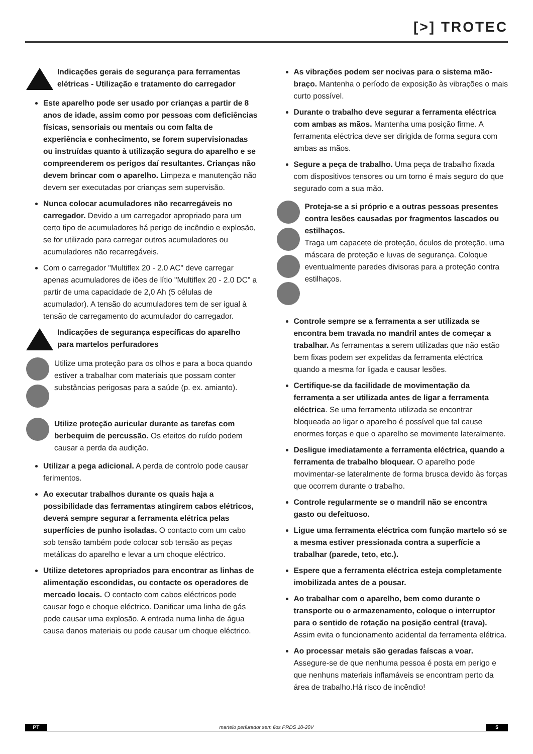[>] TROTEC
Indicações gerais de segurança para ferramentas elétricas - Utilização e tratamento do carregador
Este aparelho pode ser usado por crianças a partir de 8 anos de idade, assim como por pessoas com deficiências físicas, sensoriais ou mentais ou com falta de experiência e conhecimento, se forem supervisionadas ou instruídas quanto à utilização segura do aparelho e se compreenderem os perigos daí resultantes. Crianças não devem brincar com o aparelho. Limpeza e manutenção não devem ser executadas por crianças sem supervisão.
Nunca colocar acumuladores não recarregáveis no carregador. Devido a um carregador apropriado para um certo tipo de acumuladores há perigo de incêndio e explosão, se for utilizado para carregar outros acumuladores ou acumuladores não recarregáveis.
Com o carregador "Multiflex 20 - 2.0 AC" deve carregar apenas acumuladores de iões de lítio "Multiflex 20 - 2.0 DC” a partir de uma capacidade de 2,0 Ah (5 células de acumulador). A tensão do acumuladores tem de ser igual à tensão de carregamento do acumulador do carregador.
Indicações de segurança específicas do aparelho para martelos perfuradores
Utilize uma proteção para os olhos e para a boca quando estiver a trabalhar com materiais que possam conter substâncias perigosas para a saúde (p. ex. amianto).
Utilize proteção auricular durante as tarefas com berbequim de percussão. Os efeitos do ruído podem causar a perda da audição.
Utilizar a pega adicional. A perda de controlo pode causar ferimentos.
Ao executar trabalhos durante os quais haja a possibilidade das ferramentas atingirem cabos elétricos, deverá sempre segurar a ferramenta elétrica pelas superfícies de punho isoladas. O contacto com um cabo sob tensão também pode colocar sob tensão as peças metálicas do aparelho e levar a um choque eléctrico.
Utilize detetores apropriados para encontrar as linhas de alimentação escondidas, ou contacte os operadores de mercado locais. O contacto com cabos eléctricos pode causar fogo e choque eléctrico. Danificar uma linha de gás pode causar uma explosão. A entrada numa linha de água causa danos materiais ou pode causar um choque eléctrico.
As vibrações podem ser nocivas para o sistema mão-braço. Mantenha o período de exposição às vibrações o mais curto possível.
Durante o trabalho deve segurar a ferramenta eléctrica com ambas as mãos. Mantenha uma posição firme. A ferramenta eléctrica deve ser dirigida de forma segura com ambas as mãos.
Segure a peça de trabalho. Uma peça de trabalho fixada com dispositivos tensores ou um torno é mais seguro do que segurado com a sua mão.
Proteja-se a si próprio e a outras pessoas presentes contra lesões causadas por fragmentos lascados ou estilhaços.
Traga um capacete de proteção, óculos de proteção, uma máscara de proteção e luvas de segurança. Coloque eventualmente paredes divisoras para a proteção contra estilhaços.
Controle sempre se a ferramenta a ser utilizada se encontra bem travada no mandril antes de começar a trabalhar. As ferramentas a serem utilizadas que não estão bem fixas podem ser expelidas da ferramenta eléctrica quando a mesma for ligada e causar lesões.
Certifique-se da facilidade de movimentação da ferramenta a ser utilizada antes de ligar a ferramenta eléctrica. Se uma ferramenta utilizada se encontrar bloqueada ao ligar o aparelho é possível que tal cause enormes forças e que o aparelho se movimente lateralmente.
Desligue imediatamente a ferramenta eléctrica, quando a ferramenta de trabalho bloquear. O aparelho pode movimentar-se lateralmente de forma brusca devido às forças que ocorrem durante o trabalho.
Controle regularmente se o mandril não se encontra gasto ou defeituoso.
Ligue uma ferramenta eléctrica com função martelo só se a mesma estiver pressionada contra a superfície a trabalhar (parede, teto, etc.).
Espere que a ferramenta eléctrica esteja completamente imobilizada antes de a pousar.
Ao trabalhar com o aparelho, bem como durante o transporte ou o armazenamento, coloque o interruptor para o sentido de rotação na posição central (trava). Assim evita o funcionamento acidental da ferramenta elétrica.
Ao processar metais são geradas faíscas a voar. Assegure-se de que nenhuma pessoa é posta em perigo e que nenhuns materiais inflamáveis se encontram perto da área de trabalho.Há risco de incêndio!
PT martelo perfurador sem fios PRDS 10-20V 5